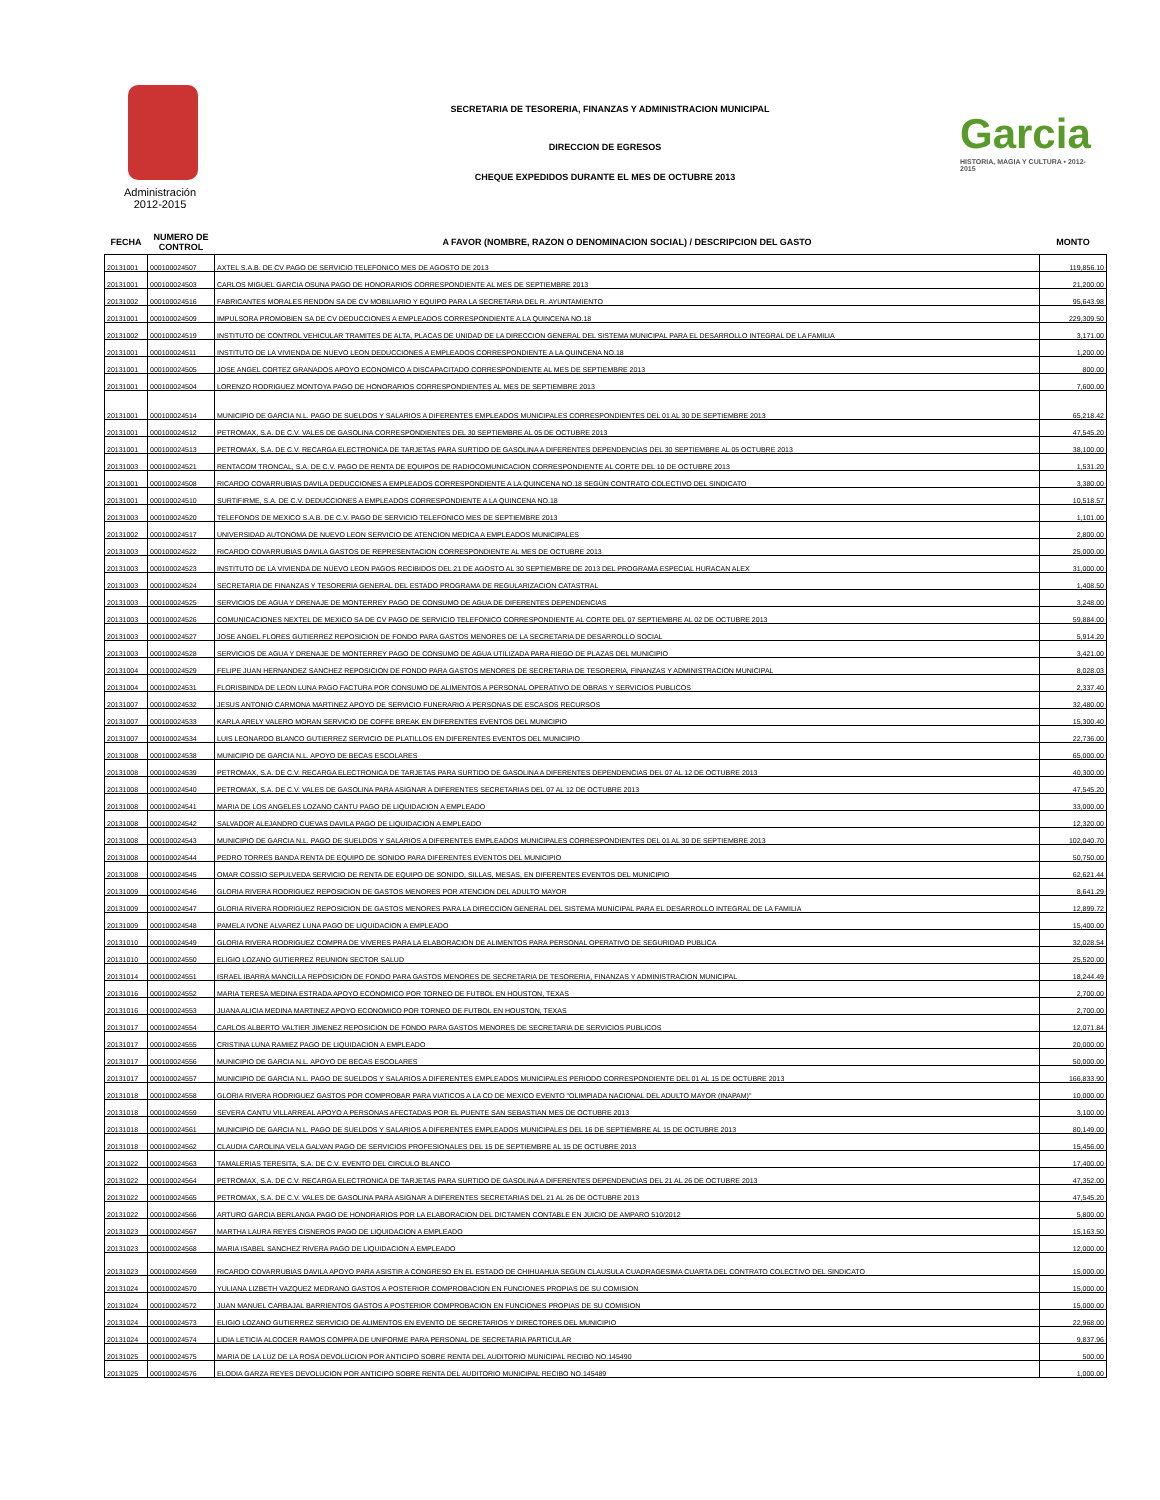Garcia
HISTORIA, MAGIA Y CULTURA • 2012-2015
SECRETARIA DE TESORERIA, FINANZAS Y ADMINISTRACION MUNICIPAL
DIRECCION DE EGRESOS
CHEQUE EXPEDIDOS DURANTE EL MES DE OCTUBRE 2013
Administración
2012-2015
| FECHA | NUMERO DE CONTROL | A FAVOR (NOMBRE, RAZON O DENOMINACION SOCIAL) / DESCRIPCION DEL GASTO | MONTO |
| --- | --- | --- | --- |
| 20131001 | 000100024507 | AXTEL S.A.B. DE CV PAGO DE SERVICIO TELEFONICO MES DE AGOSTO DE 2013 | 119,856.10 |
| 20131001 | 000100024503 | CARLOS MIGUEL GARCIA OSUNA PAGO DE HONORARIOS CORRESPONDIENTE AL MES DE SEPTIEMBRE 2013 | 21,200.00 |
| 20131002 | 000100024516 | FABRICANTES MORALES RENDON SA DE CV MOBILIARIO Y EQUIPO PARA LA SECRETARIA DEL R. AYUNTAMIENTO | 95,643.98 |
| 20131001 | 000100024509 | IMPULSORA PROMOBIEN SA DE CV DEDUCCIONES A EMPLEADOS CORRESPONDIENTE A LA QUINCENA NO.18 | 229,309.50 |
| 20131002 | 000100024519 | INSTITUTO DE CONTROL VEHICULAR TRAMITES DE ALTA, PLACAS DE UNIDAD DE LA DIRECCION GENERAL DEL SISTEMA MUNICIPAL PARA EL DESARROLLO INTEGRAL DE LA FAMILIA | 3,171.00 |
| 20131001 | 000100024511 | INSTITUTO DE LA VIVIENDA DE NUEVO LEON DEDUCCIONES A EMPLEADOS CORRESPONDIENTE A LA QUINCENA NO.18 | 1,200.00 |
| 20131001 | 000100024505 | JOSE ANGEL CORTEZ GRANADOS APOYO ECONOMICO A DISCAPACITADO CORRESPONDIENTE AL MES DE SEPTIEMBRE 2013 | 800.00 |
| 20131001 | 000100024504 | LORENZO RODRIGUEZ MONTOYA PAGO DE HONORARIOS CORRESPONDIENTES AL MES DE SEPTIEMBRE 2013 | 7,600.00 |
| 20131001 | 000100024514 | MUNICIPIO DE GARCIA N.L. PAGO DE SUELDOS Y SALARIOS A DIFERENTES EMPLEADOS MUNICIPALES CORRESPONDIENTES DEL 01 AL 30 DE SEPTIEMBRE 2013 | 65,218.42 |
| 20131001 | 000100024512 | PETROMAX, S.A. DE C.V. VALES DE GASOLINA CORRESPONDIENTES DEL 30 SEPTIEMBRE AL 05 DE OCTUBRE 2013 | 47,545.20 |
| 20131001 | 000100024513 | PETROMAX, S.A. DE C.V. RECARGA ELECTRONICA DE TARJETAS PARA SURTIDO DE GASOLINA A DIFERENTES DEPENDENCIAS DEL 30 SEPTIEMBRE AL 05 OCTUBRE 2013 | 38,100.00 |
| 20131003 | 000100024521 | RENTACOM TRONCAL, S.A. DE C.V. PAGO DE RENTA DE EQUIPOS DE RADIOCOMUNICACION CORRESPONDIENTE AL CORTE DEL 10 DE OCTUBRE 2013 | 1,531.20 |
| 20131001 | 000100024508 | RICARDO COVARRUBIAS DAVILA DEDUCCIONES A EMPLEADOS CORRESPONDIENTE A LA QUINCENA NO.18 SEGÚN CONTRATO COLECTIVO DEL SINDICATO | 3,380.00 |
| 20131001 | 000100024510 | SURTIFIRME, S.A. DE C.V. DEDUCCIONES A EMPLEADOS CORRESPONDIENTE A LA QUINCENA NO.18 | 10,518.57 |
| 20131003 | 000100024520 | TELEFONOS DE MEXICO S.A.B. DE C.V. PAGO DE SERVICIO TELEFONICO MES DE SEPTIEMBRE 2013 | 1,101.00 |
| 20131002 | 000100024517 | UNIVERSIDAD AUTONOMA DE NUEVO LEON SERVICIO DE ATENCION MEDICA A EMPLEADOS MUNICIPALES | 2,800.00 |
| 20131003 | 000100024522 | RICARDO COVARRUBIAS DAVILA GASTOS DE REPRESENTACION CORRESPONDIENTE AL MES DE OCTUBRE 2013 | 25,000.00 |
| 20131003 | 000100024523 | INSTITUTO DE LA VIVIENDA DE NUEVO LEON PAGOS RECIBIDOS DEL 21 DE AGOSTO AL 30 SEPTIEMBRE DE 2013 DEL PROGRAMA ESPECIAL HURACAN ALEX | 31,000.00 |
| 20131003 | 000100024524 | SECRETARIA DE FINANZAS Y TESORERIA GENERAL DEL ESTADO PROGRAMA DE REGULARIZACION CATASTRAL | 1,408.50 |
| 20131003 | 000100024525 | SERVICIOS DE AGUA Y DRENAJE DE MONTERREY PAGO DE CONSUMO DE AGUA DE DIFERENTES DEPENDENCIAS | 3,248.00 |
| 20131003 | 000100024526 | COMUNICACIONES NEXTEL DE MEXICO SA DE CV PAGO DE SERVICIO TELEFONICO CORRESPONDIENTE AL CORTE DEL 07 SEPTIEMBRE AL 02 DE OCTUBRE 2013 | 59,884.00 |
| 20131003 | 000100024527 | JOSE ANGEL FLORES GUTIERREZ REPOSICION DE FONDO PARA GASTOS MENORES DE LA SECRETARIA DE DESARROLLO SOCIAL | 5,914.20 |
| 20131003 | 000100024528 | SERVICIOS DE AGUA Y DRENAJE DE MONTERREY PAGO DE CONSUMO DE AGUA UTILIZADA PARA RIEGO DE PLAZAS DEL MUNICIPIO | 3,421.00 |
| 20131004 | 000100024529 | FELIPE JUAN HERNANDEZ SANCHEZ REPOSICION DE FONDO PARA GASTOS MENORES DE SECRETARIA DE TESORERIA, FINANZAS Y ADMINISTRACION MUNICIPAL | 8,028.03 |
| 20131004 | 000100024531 | FLORISBINDA DE LEON LUNA PAGO FACTURA POR CONSUMO DE ALIMENTOS A PERSONAL OPERATIVO DE OBRAS Y SERVICIOS PUBLICOS | 2,337.40 |
| 20131007 | 000100024532 | JESUS ANTONIO CARMONA MARTINEZ APOYO DE SERVICIO FUNERARIO A PERSONAS DE ESCASOS RECURSOS | 32,480.00 |
| 20131007 | 000100024533 | KARLA ARELY VALERO MORAN SERVICIO DE COFFE BREAK EN DIFERENTES EVENTOS DEL MUNICIPIO | 15,300.40 |
| 20131007 | 000100024534 | LUIS LEONARDO BLANCO GUTIERREZ SERVICIO DE PLATILLOS EN DIFERENTES EVENTOS DEL MUNICIPIO | 22,736.00 |
| 20131008 | 000100024538 | MUNICIPIO DE GARCIA N.L. APOYO DE BECAS ESCOLARES | 65,000.00 |
| 20131008 | 000100024539 | PETROMAX, S.A. DE C.V. RECARGA ELECTRONICA DE TARJETAS PARA SURTIDO DE GASOLINA A DIFERENTES DEPENDENCIAS DEL 07 AL 12 DE OCTUBRE 2013 | 40,300.00 |
| 20131008 | 000100024540 | PETROMAX, S.A. DE C.V. VALES DE GASOLINA PARA ASIGNAR A DIFERENTES SECRETARIAS DEL 07 AL 12 DE OCTUBRE 2013 | 47,545.20 |
| 20131008 | 000100024541 | MARIA DE LOS ANGELES LOZANO CANTU PAGO DE LIQUIDACION A EMPLEADO | 33,000.00 |
| 20131008 | 000100024542 | SALVADOR ALEJANDRO CUEVAS DAVILA PAGO DE LIQUIDACION A EMPLEADO | 12,320.00 |
| 20131008 | 000100024543 | MUNICIPIO DE GARCIA N.L. PAGO DE SUELDOS Y SALARIOS A DIFERENTES EMPLEADOS MUNICIPALES CORRESPONDIENTES DEL 01 AL 30 DE SEPTIEMBRE 2013 | 102,040.70 |
| 20131008 | 000100024544 | PEDRO TORRES BANDA RENTA DE EQUIPO DE SONIDO PARA DIFERENTES EVENTOS DEL MUNICIPIO | 50,750.00 |
| 20131008 | 000100024545 | OMAR COSSIO SEPULVEDA SERVICIO DE RENTA DE EQUIPO DE SONIDO, SILLAS, MESAS, EN DIFERENTES EVENTOS DEL MUNICIPIO | 62,621.44 |
| 20131009 | 000100024546 | GLORIA RIVERA RODRIGUEZ REPOSICION DE GASTOS MENORES POR ATENCION DEL ADULTO MAYOR | 8,641.29 |
| 20131009 | 000100024547 | GLORIA RIVERA RODRIGUEZ REPOSICION DE GASTOS MENORES PARA LA DIRECCION GENERAL DEL SISTEMA MUNICIPAL PARA EL DESARROLLO INTEGRAL DE LA FAMILIA | 12,899.72 |
| 20131009 | 000100024548 | PAMELA IVONE ALVAREZ LUNA PAGO DE LIQUIDACION A EMPLEADO | 15,400.00 |
| 20131010 | 000100024549 | GLORIA RIVERA RODRIGUEZ COMPRA DE VIVERES PARA LA ELABORACION DE ALIMENTOS PARA PERSONAL OPERATIVO DE SEGURIDAD PUBLICA | 32,028.54 |
| 20131010 | 000100024550 | ELIGIO LOZANO GUTIERREZ REUNION SECTOR SALUD | 25,520.00 |
| 20131014 | 000100024551 | ISRAEL IBARRA MANCILLA REPOSICION DE FONDO PARA GASTOS MENORES DE SECRETARIA DE TESORERIA, FINANZAS Y ADMINISTRACION MUNICIPAL | 18,244.49 |
| 20131016 | 000100024552 | MARIA TERESA MEDINA ESTRADA APOYO ECONOMICO POR TORNEO DE FUTBOL EN HOUSTON, TEXAS | 2,700.00 |
| 20131016 | 000100024553 | JUANA ALICIA MEDINA MARTINEZ APOYO ECONOMICO POR TORNEO DE FUTBOL EN HOUSTON, TEXAS | 2,700.00 |
| 20131017 | 000100024554 | CARLOS ALBERTO VALTIER JIMENEZ REPOSICION DE FONDO PARA GASTOS MENORES DE SECRETARIA DE SERVICIOS PUBLICOS | 12,071.84 |
| 20131017 | 000100024555 | CRISTINA LUNA RAMIEZ PAGO DE LIQUIDACION A EMPLEADO | 20,000.00 |
| 20131017 | 000100024556 | MUNICIPIO DE GARCIA N.L. APOYO DE BECAS ESCOLARES | 50,000.00 |
| 20131017 | 000100024557 | MUNICIPIO DE GARCIA N.L. PAGO DE SUELDOS Y SALARIOS A DIFERENTES EMPLEADOS MUNICIPALES PERIODO CORRESPONDIENTE DEL 01 AL 15 DE OCTUBRE 2013 | 166,833.90 |
| 20131018 | 000100024558 | GLORIA RIVERA RODRIGUEZ GASTOS POR COMPROBAR PARA VIATICOS A LA CD DE MEXICO EVENTO "OLIMPIADA NACIONAL DEL ADULTO MAYOR (INAPAM)" | 10,000.00 |
| 20131018 | 000100024559 | SEVERA CANTU VILLARREAL APOYO A PERSONAS AFECTADAS POR EL PUENTE SAN SEBASTIAN MES DE OCTUBRE 2013 | 3,100.00 |
| 20131018 | 000100024561 | MUNICIPIO DE GARCIA N.L. PAGO DE SUELDOS Y SALARIOS A DIFERENTES EMPLEADOS MUNICIPALES DEL 16 DE SEPTIEMBRE AL 15 DE OCTUBRE 2013 | 80,149.00 |
| 20131018 | 000100024562 | CLAUDIA CAROLINA VELA GALVAN PAGO DE SERVICIOS PROFESIONALES DEL 15 DE SEPTIEMBRE AL 15 DE OCTUBRE 2013 | 15,456.00 |
| 20131022 | 000100024563 | TAMALERIAS TERESITA, S.A. DE C.V. EVENTO DEL CIRCULO BLANCO | 17,400.00 |
| 20131022 | 000100024564 | PETROMAX, S.A. DE C.V. RECARGA ELECTRONICA DE TARJETAS PARA SURTIDO DE GASOLINA A DIFERENTES DEPENDENCIAS DEL 21 AL 26 DE OCTUBRE 2013 | 47,352.00 |
| 20131022 | 000100024565 | PETROMAX, S.A. DE C.V. VALES DE GASOLINA PARA ASIGNAR A DIFERENTES SECRETARIAS DEL 21 AL 26 DE OCTUBRE 2013 | 47,545.20 |
| 20131022 | 000100024566 | ARTURO GARCIA BERLANGA PAGO DE HONORARIOS POR LA ELABORACION DEL DICTAMEN CONTABLE EN JUICIO DE AMPARO 510/2012 | 5,800.00 |
| 20131023 | 000100024567 | MARTHA LAURA REYES CISNEROS PAGO DE LIQUIDACION A EMPLEADO | 15,163.50 |
| 20131023 | 000100024568 | MARIA ISABEL SANCHEZ RIVERA PAGO DE LIQUIDACION A EMPLEADO | 12,000.00 |
| 20131023 | 000100024569 | RICARDO COVARRUBIAS DAVILA APOYO PARA ASISTIR A CONGRESO EN EL ESTADO DE CHIHUAHUA SEGUN CLAUSULA CUADRAGESIMA CUARTA DEL CONTRATO COLECTIVO DEL SINDICATO | 15,000.00 |
| 20131024 | 000100024570 | YULIANA LIZBETH VAZQUEZ MEDRANO GASTOS A POSTERIOR COMPROBACION EN FUNCIONES PROPIAS DE SU COMISION | 15,000.00 |
| 20131024 | 000100024572 | JUAN MANUEL CARBAJAL BARRIENTOS GASTOS A POSTERIOR COMPROBACION EN FUNCIONES PROPIAS DE SU COMISION | 15,000.00 |
| 20131024 | 000100024573 | ELIGIO LOZANO GUTIERREZ SERVICIO DE ALIMENTOS EN EVENTO DE SECRETARIOS Y DIRECTORES DEL MUNICIPIO | 22,968.00 |
| 20131024 | 000100024574 | LIDIA LETICIA ALCOCER RAMOS COMPRA DE UNIFORME PARA PERSONAL DE SECRETARIA PARTICULAR | 9,837.96 |
| 20131025 | 000100024575 | MARIA DE LA LUZ DE LA ROSA DEVOLUCION POR ANTICIPO SOBRE RENTA DEL AUDITORIO MUNICIPAL RECIBO NO.145490 | 500.00 |
| 20131025 | 000100024576 | ELODIA GARZA REYES DEVOLUCION POR ANTICIPO SOBRE RENTA DEL AUDITORIO MUNICIPAL RECIBO NO.145489 | 1,000.00 |